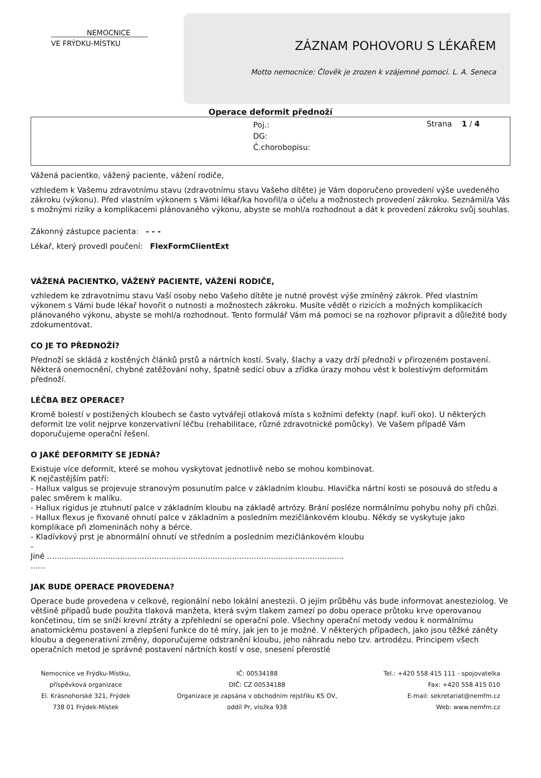NEMOCNICE
VE FRÝDKU-MÍSTKU
ZÁZNAM POHOVORU S LÉKAŘEM
Motto nemocnice: Člověk je zrozen k vzájemné pomoci. L. A. Seneca
Operace deformit přednoží
Poj.:
DG:
Č.chorobopisu:
Strana 1 / 4
Vážená pacientko, vážený paciente, vážení rodiče,
vzhledem k Vašemu zdravotnímu stavu (zdravotnímu stavu Vašeho dítěte) je Vám doporučeno provedení výše uvedeného zákroku (výkonu). Před vlastním výkonem s Vámi lékař/ka hovořil/a o účelu a možnostech provedení zákroku. Seznámil/a Vás s možnými riziky a komplikacemi plánovaného výkonu, abyste se mohl/a rozhodnout a dát k provedení zákroku svůj souhlas.
Zákonný zástupce pacienta: - - -
Lékař, který provedl poučení: FlexFormClientExt
VÁŽENÁ PACIENTKO, VÁŽENÝ PACIENTE, VÁŽENÍ RODIČE,
vzhledem ke zdravotnímu stavu Vaší osoby nebo Vašeho dítěte je nutné provést výše zmíněný zákrok. Před vlastním výkonem s Vámi bude lékař hovořit o nutnosti a možnostech zákroku. Musíte vědět o rizicích a možných komplikacích plánovaného výkonu, abyste se mohl/a rozhodnout. Tento formulář Vám má pomoci se na rozhovor připravit a důležité body zdokumentovat.
CO JE TO PŘEDNOŽÍ?
Přednoží se skládá z kostěných článků prstů a nártních kostí. Svaly, šlachy a vazy drží přednoží v přirozeném postavení. Některá onemocnění, chybné zatěžování nohy, špatně sedící obuv a zřídka úrazy mohou vést k bolestivým deformitám přednoží.
LÉČBA BEZ OPERACE?
Kromě bolestí v postižených kloubech se často vytvářejí otlaková místa s kožními defekty (např. kuří oko). U některých deformit lze volit nejprve konzervativní léčbu (rehabilitace, různé zdravotnické pomůcky). Ve Vašem případě Vám doporučujeme operační řešení.
O JAKÉ DEFORMITY SE JEDNÁ?
Existuje více deformit, které se mohou vyskytovat jednotlivě nebo se mohou kombinovat.
K nejčastějším patří:
- Hallux valgus se projevuje stranovým posunutím palce v základním kloubu. Hlavička nártní kosti se posouvá do středu a palec směrem k malíku.
- Hallux rigidus je ztuhnutí palce v základním kloubu na základě artrózy. Brání posléze normálnímu pohybu nohy při chůzi.
- Hallux flexus je fixované ohnutí palce v základním a posledním mezičlánkovém kloubu. Někdy se vyskytuje jako komplikace při zlomeninách nohy a bérce.
- Kladívkový prst je abnormální ohnutí ve středním a posledním mezičlánkovém kloubu
-
Jiné ..........................................................................................................................
......
JAK BUDE OPERACE PROVEDENA?
Operace bude provedena v celkové, regionální nebo lokální anestezii. O jejím průběhu vás bude informovat anesteziolog. Ve většině případů bude použita tlaková manžeta, která svým tlakem zamezí po dobu operace průtoku krve operovanou končetinou, tím se sníží krevní ztráty a zpřehlední se operační pole. Všechny operační metody vedou k normálnímu anatomickému postavení a zlepšení funkce do té míry, jak jen to je možné. V některých případech, jako jsou těžké záněty kloubu a degenerativní změny, doporučujeme odstranění kloubu, jeho náhradu nebo tzv. artrodézu. Principem všech operačních metod je správné postavení nártních kostí v ose, snesení přerostlé
Nemocnice ve Frýdku-Místku,
příspěvková organizace
El. Krásnohorské 321, Frýdek
738 01 Frýdek-Místek
IČ: 00534188
DIČ: CZ 00534188
Organizace je zapsána v obchodním rejstříku KS OV,
oddíl Pr, vložka 938
Tel.: +420 558 415 111 - spojovatelka
Fax: +420 558 415 010
E-mail: sekretariat@nemfm.cz
Web: www.nemfm.cz